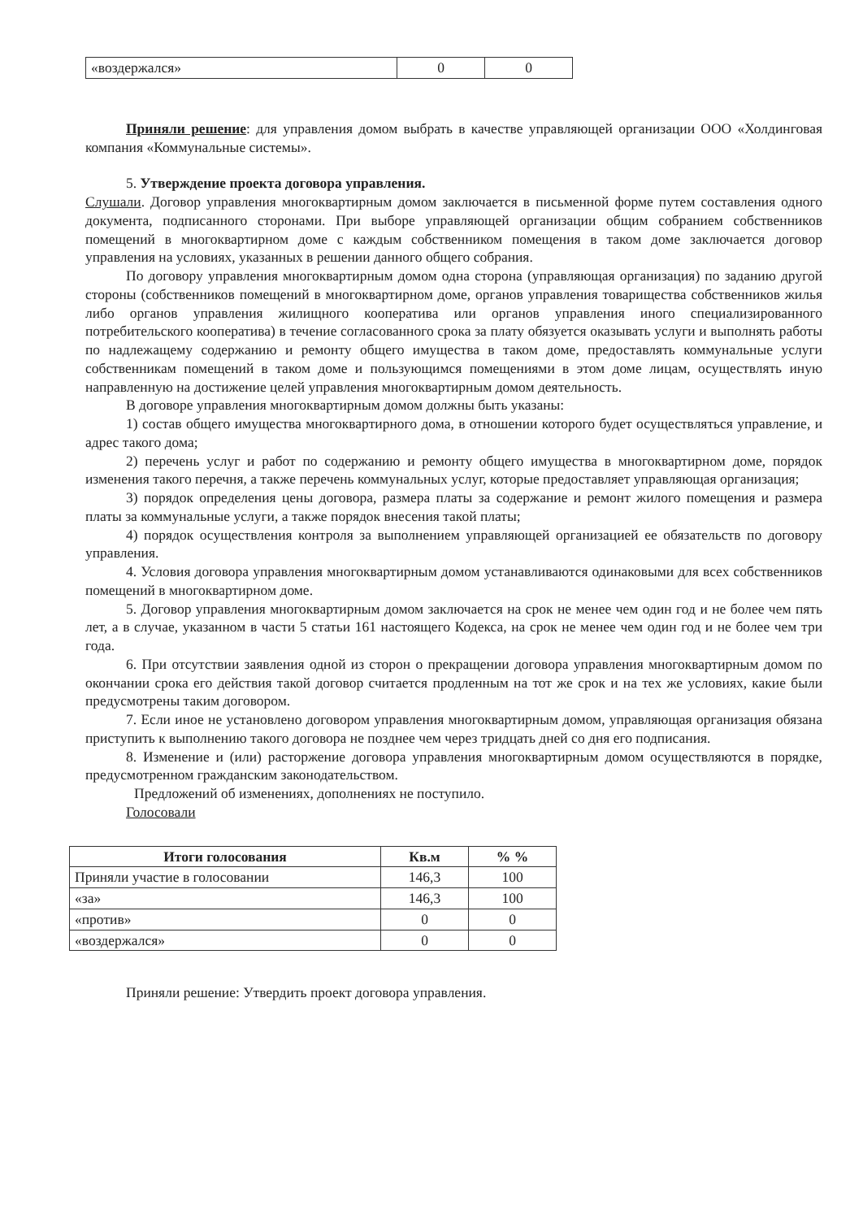| «воздержался» | 0 | 0 |
Приняли решение: для управления домом выбрать в качестве управляющей организации ООО «Холдинговая компания «Коммунальные системы».
5. Утверждение проекта договора управления.
Слушали. Договор управления многоквартирным домом заключается в письменной форме путем составления одного документа, подписанного сторонами. При выборе управляющей организации общим собранием собственников помещений в многоквартирном доме с каждым собственником помещения в таком доме заключается договор управления на условиях, указанных в решении данного общего собрания.
По договору управления многоквартирным домом одна сторона (управляющая организация) по заданию другой стороны (собственников помещений в многоквартирном доме, органов управления товарищества собственников жилья либо органов управления жилищного кооператива или органов управления иного специализированного потребительского кооператива) в течение согласованного срока за плату обязуется оказывать услуги и выполнять работы по надлежащему содержанию и ремонту общего имущества в таком доме, предоставлять коммунальные услуги собственникам помещений в таком доме и пользующимся помещениями в этом доме лицам, осуществлять иную направленную на достижение целей управления многоквартирным домом деятельность.
В договоре управления многоквартирным домом должны быть указаны:
1) состав общего имущества многоквартирного дома, в отношении которого будет осуществляться управление, и адрес такого дома;
2) перечень услуг и работ по содержанию и ремонту общего имущества в многоквартирном доме, порядок изменения такого перечня, а также перечень коммунальных услуг, которые предоставляет управляющая организация;
3) порядок определения цены договора, размера платы за содержание и ремонт жилого помещения и размера платы за коммунальные услуги, а также порядок внесения такой платы;
4) порядок осуществления контроля за выполнением управляющей организацией ее обязательств по договору управления.
4. Условия договора управления многоквартирным домом устанавливаются одинаковыми для всех собственников помещений в многоквартирном доме.
5. Договор управления многоквартирным домом заключается на срок не менее чем один год и не более чем пять лет, а в случае, указанном в части 5 статьи 161 настоящего Кодекса, на срок не менее чем один год и не более чем три года.
6. При отсутствии заявления одной из сторон о прекращении договора управления многоквартирным домом по окончании срока его действия такой договор считается продленным на тот же срок и на тех же условиях, какие были предусмотрены таким договором.
7. Если иное не установлено договором управления многоквартирным домом, управляющая организация обязана приступить к выполнению такого договора не позднее чем через тридцать дней со дня его подписания.
8. Изменение и (или) расторжение договора управления многоквартирным домом осуществляются в порядке, предусмотренном гражданским законодательством.
Предложений об изменениях, дополнениях не поступило.
Голосовали
| Итоги голосования | Кв.м | % % |
| --- | --- | --- |
| Приняли участие в голосовании | 146,3 | 100 |
| «за» | 146,3 | 100 |
| «против» | 0 | 0 |
| «воздержался» | 0 | 0 |
Приняли решение: Утвердить проект договора управления.